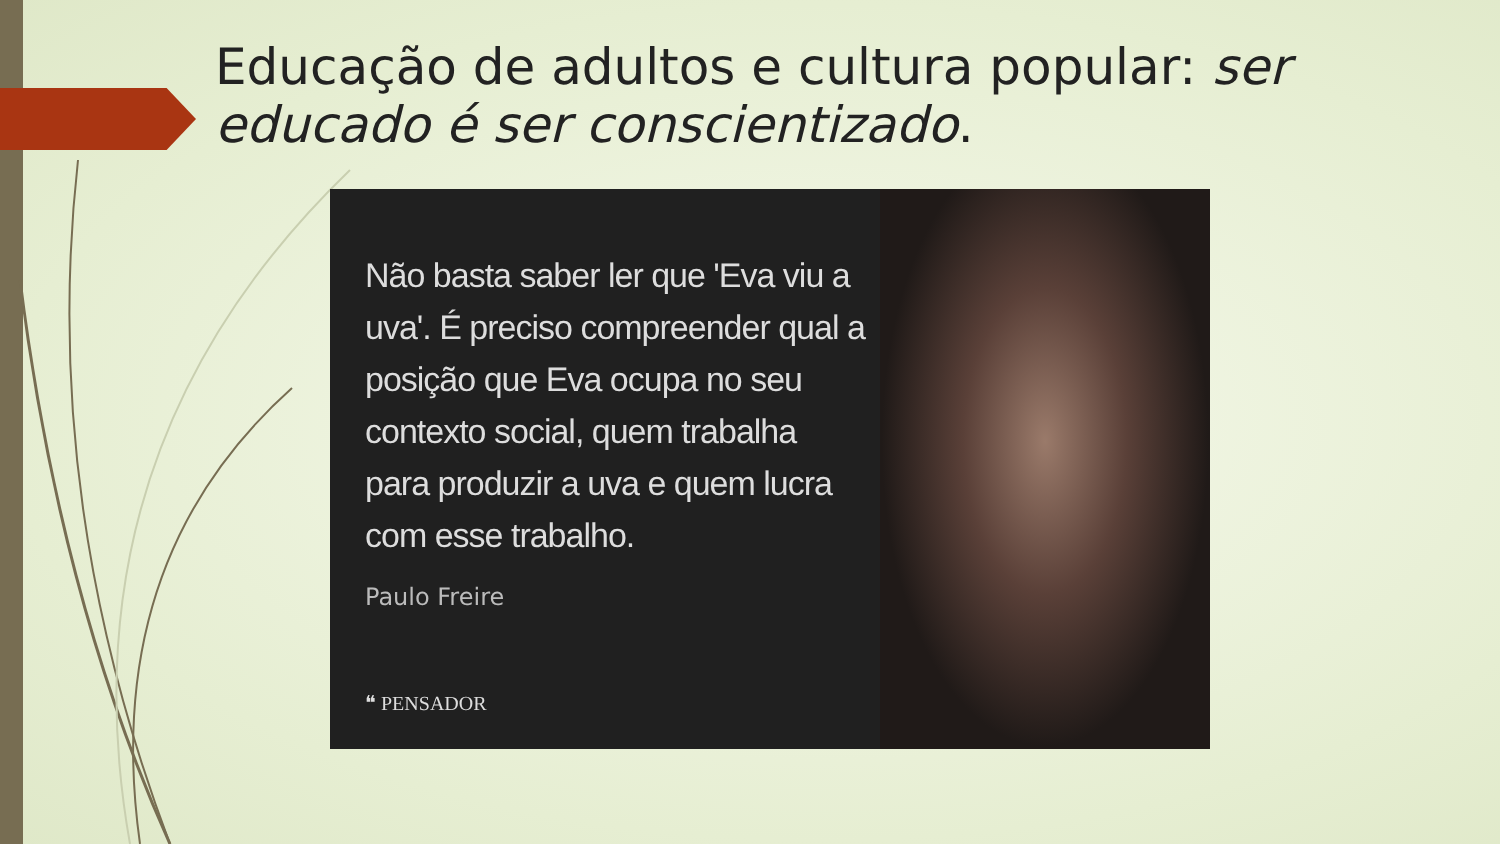Educação de adultos e cultura popular: ser educado é ser conscientizado.
Não basta saber ler que 'Eva viu a uva'. É preciso compreender qual a posição que Eva ocupa no seu contexto social, quem trabalha para produzir a uva e quem lucra com esse trabalho.
Paulo Freire
❝ PENSADOR